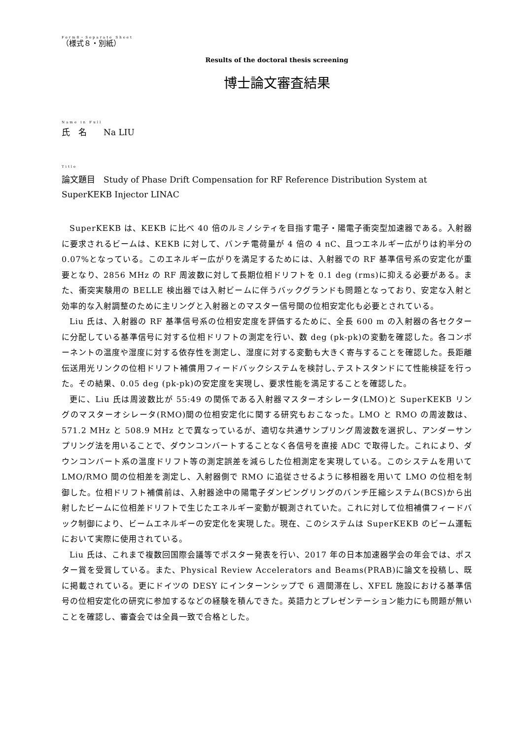Form8・Separate Sheet
（様式８・別紙）
Results of the doctoral thesis screening
博士論文審査結果
Name in Full
氏　名　　Na LIU
Title
論文題目　Study of Phase Drift Compensation for RF Reference Distribution System at SuperKEKB Injector LINAC
SuperKEKB は、KEKB に比べ 40 倍のルミノシティを目指す電子・陽電子衝突型加速器である。入射器に要求されるビームは、KEKB に対して、バンチ電荷量が 4 倍の 4 nC、且つエネルギー広がりは約半分の 0.07%となっている。このエネルギー広がりを満足するためには、入射器での RF 基準信号系の安定化が重要となり、2856 MHz の RF 周波数に対して長期位相ドリフトを 0.1 deg (rms)に抑える必要がある。また、衝突実験用の BELLE 検出器では入射ビームに伴うバックグランドも問題となっており、安定な入射と効率的な入射調整のために主リングと入射器とのマスター信号間の位相安定化も必要とされている。
Liu 氏は、入射器の RF 基準信号系の位相安定度を評価するために、全長 600 m の入射器の各セクターに分配している基準信号に対する位相ドリフトの測定を行い、数 deg (pk-pk)の変動を確認した。各コンポーネントの温度や湿度に対する依存性を測定し、湿度に対する変動も大きく寄与することを確認した。長距離伝送用光リンクの位相ドリフト補償用フィードバックシステムを検討し､テストスタンドにて性能検証を行った。その結果、0.05 deg (pk-pk)の安定度を実現し、要求性能を満足することを確認した。
更に、Liu 氏は周波数比が 55:49 の関係である入射器マスターオシレータ(LMO)と SuperKEKB リングのマスターオシレータ(RMO)間の位相安定化に関する研究もおこなった。LMO と RMO の周波数は、571.2 MHz と 508.9 MHz とで異なっているが、適切な共通サンプリング周波数を選択し、アンダーサンプリング法を用いることで、ダウンコンバートすることなく各信号を直接 ADC で取得した。これにより、ダウンコンバート系の温度ドリフト等の測定誤差を減らした位相測定を実現している。このシステムを用いて LMO/RMO 間の位相差を測定し、入射器側で RMO に追従させるように移相器を用いて LMO の位相を制御した。位相ドリフト補償前は、入射器途中の陽電子ダンピングリングのバンチ圧縮システム(BCS)から出射したビームに位相差ドリフトで生じたエネルギー変動が観測されていた。これに対して位相補償フィードバック制御により、ビームエネルギーの安定化を実現した。現在、このシステムは SuperKEKB のビーム運転において実際に使用されている。
Liu 氏は、これまで複数回国際会議等でポスター発表を行い、2017 年の日本加速器学会の年会では、ポスター賞を受賞している。また、Physical Review Accelerators and Beams(PRAB)に論文を投稿し、既に掲載されている。更にドイツの DESY にインターンシップで 6 週間滞在し、XFEL 施設における基準信号の位相安定化の研究に参加するなどの経験を積んできた。英語力とプレゼンテーション能力にも問題が無いことを確認し、審査会では全員一致で合格とした。